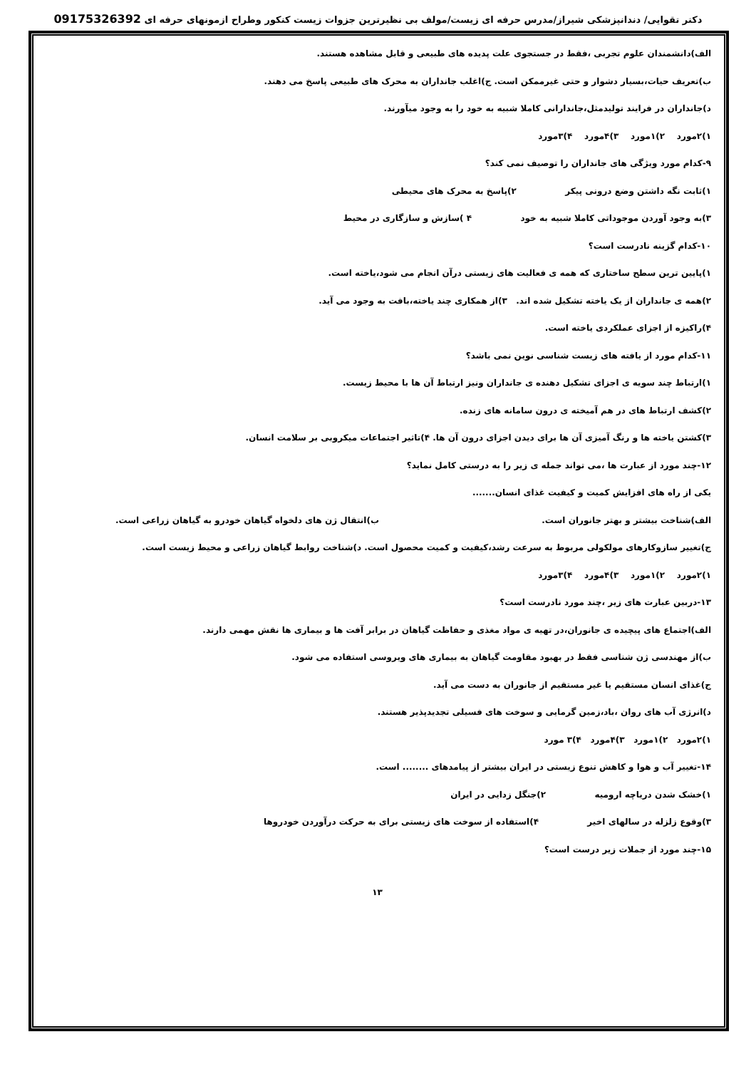دکتر تقوایی/ دندانپزشکی شیراز/مدرس حرفه ای زیست/مولف بی نظیرترین جزوات زیست کنکور وطراح ازمونهای حرفه ای 09175326392
الف)دانشمندان علوم تجربی ،فقط در جستجوی علت پدیده های طبیعی و قابل مشاهده هستند.
ب)تعریف حیات،بسیار دشوار و حتی غیرممکن است. ج)اغلب جانداران به محرک های طبیعی پاسخ می دهند.
د)جانداران در فرایند تولیدمثل،جاندارانی کاملا شبیه به خود را به وجود میآورند.
۱)۲مورد ۲)۱مورد ۳)۴مورد ۴)۳مورد
۹-کدام مورد ویژگی های جانداران را توصیف نمی کند؟
۱)ثابت نگه داشتن وضع درونی پیکر ۲)پاسخ به محرک های محیطی
۳)به وجود آوردن موجوداتی کاملا شبیه به خود ۴ )سازش و سازگاری در محیط
۱۰-کدام گزینه نادرست است؟
۱)پایین ترین سطح ساختاری که همه ی فعالیت های زیستی درآن انجام می شود،یاخته است.
۲)همه ی جانداران از یک یاخته تشکیل شده اند. ۳)از همکاری چند یاخته،بافت به وجود می آید.
۴)راکیزه از اجزای عملکردی یاخته است.
۱۱-کدام مورد از یافته های زیست شناسی نوین نمی باشد؟
۱)ارتباط چند سویه ی اجزای تشکیل دهنده ی جانداران ونیز ارتباط آن ها با محیط زیست.
۲)کشف ارتباط های در هم آمیخته ی درون سامانه های زنده.
۳)کشتن یاخته ها و رنگ آمیزی آن ها برای دیدن اجزای درون آن ها. ۴)تاثیر اجتماعات میکروبی بر سلامت انسان.
۱۲-چند مورد از عبارت ها ،می تواند جمله ی زیر را به درستی کامل نماید؟
یکی از راه های افزایش کمیت و کیفیت غذای انسان.......
الف)شناخت بیشتر و بهتر جانوران است. ب)انتقال ژن های دلخواه گیاهان خودرو به گیاهان زراعی است.
ج)تغییر سازوکارهای مولکولی مربوط به سرعت رشد،کیفیت و کمیت محصول است. د)شناخت روابط گیاهان زراعی و محیط زیست است.
۱)۲مورد ۲)۱مورد ۳)۴مورد ۴)۳مورد
۱۳-دربین عبارت های زیر ،چند مورد نادرست است؟
الف)اجتماع های پیچیده ی جانوران،در تهیه ی مواد مغذی و حفاظت گیاهان در برابر آفت ها و بیماری ها نقش مهمی دارند.
ب)از مهندسی ژن شناسی فقط در بهبود مقاومت گیاهان به بیماری های ویروسی استفاده می شود.
ج)غذای انسان مستقیم یا غیر مستقیم از جانوران به دست می آید.
د)انرژی آب های روان ،باد،زمین گرمایی و سوخت های فسیلی تجدیدپذیر هستند.
۱)۲مورد ۲)۱مورد ۳)۴مورد ۴)۳ مورد
۱۴-تغییر آب و هوا و کاهش تنوع زیستی در ایران بیشتر از پیامدهای ........ است.
۱)خشک شدن دریاچه ارومیه ۲)جنگل زدایی در ایران
۳)وقوع زلزله در سالهای اخیر ۴)استفاده از سوخت های زیستی برای به حرکت درآوردن خودروها
۱۵-چند مورد از جملات زیر درست است؟
۱۳